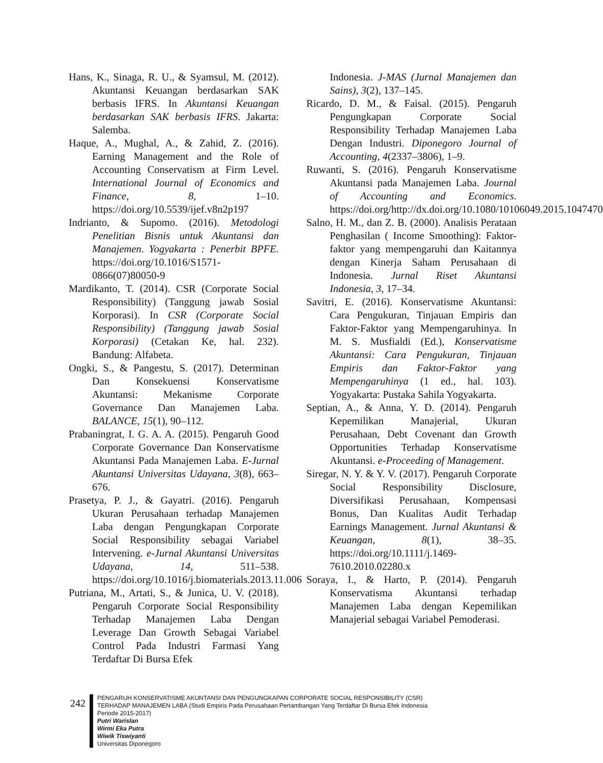Hans, K., Sinaga, R. U., & Syamsul, M. (2012). Akuntansi Keuangan berdasarkan SAK berbasis IFRS. In Akuntansi Keuangan berdasarkan SAK berbasis IFRS. Jakarta: Salemba.
Haque, A., Mughal, A., & Zahid, Z. (2016). Earning Management and the Role of Accounting Conservatism at Firm Level. International Journal of Economics and Finance, 8, 1–10. https://doi.org/10.5539/ijef.v8n2p197
Indrianto, & Supomo. (2016). Metodologi Penelitian Bisnis untuk Akuntansi dan Manajemen. Yogyakarta : Penerbit BPFE. https://doi.org/10.1016/S1571-0866(07)80050-9
Mardikanto, T. (2014). CSR (Corporate Social Responsibility) (Tanggung jawab Sosial Korporasi). In CSR (Corporate Social Responsibility) (Tanggung jawab Sosial Korporasi) (Cetakan Ke, hal. 232). Bandung: Alfabeta.
Ongki, S., & Pangestu, S. (2017). Determinan Dan Konsekuensi Konservatisme Akuntansi: Mekanisme Corporate Governance Dan Manajemen Laba. BALANCE, 15(1), 90–112.
Prabaningrat, I. G. A. A. (2015). Pengaruh Good Corporate Governance Dan Konservatisme Akuntansi Pada Manajemen Laba. E-Jurnal Akuntansi Universitas Udayana, 3(8), 663–676.
Prasetya, P. J., & Gayatri. (2016). Pengaruh Ukuran Perusahaan terhadap Manajemen Laba dengan Pengungkapan Corporate Social Responsibility sebagai Variabel Intervening. e-Jurnal Akuntansi Universitas Udayana, 14, 511–538. https://doi.org/10.1016/j.biomaterials.2013.11.006
Putriana, M., Artati, S., & Junica, U. V. (2018). Pengaruh Corporate Social Responsibility Terhadap Manajemen Laba Dengan Leverage Dan Growth Sebagai Variabel Control Pada Industri Farmasi Yang Terdaftar Di Bursa Efek
Indonesia. J-MAS (Jurnal Manajemen dan Sains), 3(2), 137–145.
Ricardo, D. M., & Faisal. (2015). Pengaruh Pengungkapan Corporate Social Responsibility Terhadap Manajemen Laba Dengan Industri. Diponegoro Journal of Accounting, 4(2337–3806), 1–9.
Ruwanti, S. (2016). Pengaruh Konservatisme Akuntansi pada Manajemen Laba. Journal of Accounting and Economics. https://doi.org/http://dx.doi.org/10.1080/10106049.2015.1047470
Salno, H. M., dan Z. B. (2000). Analisis Perataan Penghasilan ( Income Smoothing): Faktor-faktor yang mempengaruhi dan Kaitannya dengan Kinerja Saham Perusahaan di Indonesia. Jurnal Riset Akuntansi Indonesia, 3, 17–34.
Savitri, E. (2016). Konservatisme Akuntansi: Cara Pengukuran, Tinjauan Empiris dan Faktor-Faktor yang Mempengaruhinya. In M. S. Musfialdi (Ed.), Konservatisme Akuntansi: Cara Pengukuran, Tinjauan Empiris dan Faktor-Faktor yang Mempengaruhinya (1 ed., hal. 103). Yogyakarta: Pustaka Sahila Yogyakarta.
Septian, A., & Anna, Y. D. (2014). Pengaruh Kepemilikan Manajerial, Ukuran Perusahaan, Debt Covenant dan Growth Opportunities Terhadap Konservatisme Akuntansi. e-Proceeding of Management.
Siregar, N. Y. & Y. V. (2017). Pengaruh Corporate Social Responsibility Disclosure, Diversifikasi Perusahaan, Kompensasi Bonus, Dan Kualitas Audit Terhadap Earnings Management. Jurnal Akuntansi & Keuangan, 8(1), 38–35. https://doi.org/10.1111/j.1469-7610.2010.02280.x
Soraya, I., & Harto, P. (2014). Pengaruh Konservatisma Akuntansi terhadap Manajemen Laba dengan Kepemilikan Manajerial sebagai Variabel Pemoderasi.
242
PENGARUH KONSERVATISME AKUNTANSI DAN PENGUNGKAPAN CORPORATE SOCIAL RESPONSIBILITY (CSR)
TERHADAP MANAJEMEN LABA (Studi Empiris Pada Perusahaan Pertambangan Yang Terdaftar Di Bursa Efek Indonesia
Periode 2015-2017)
Putri Warislan
Wirmi Eka Putra
Wiwik Tiswiyanti
Universitas Diponegoro